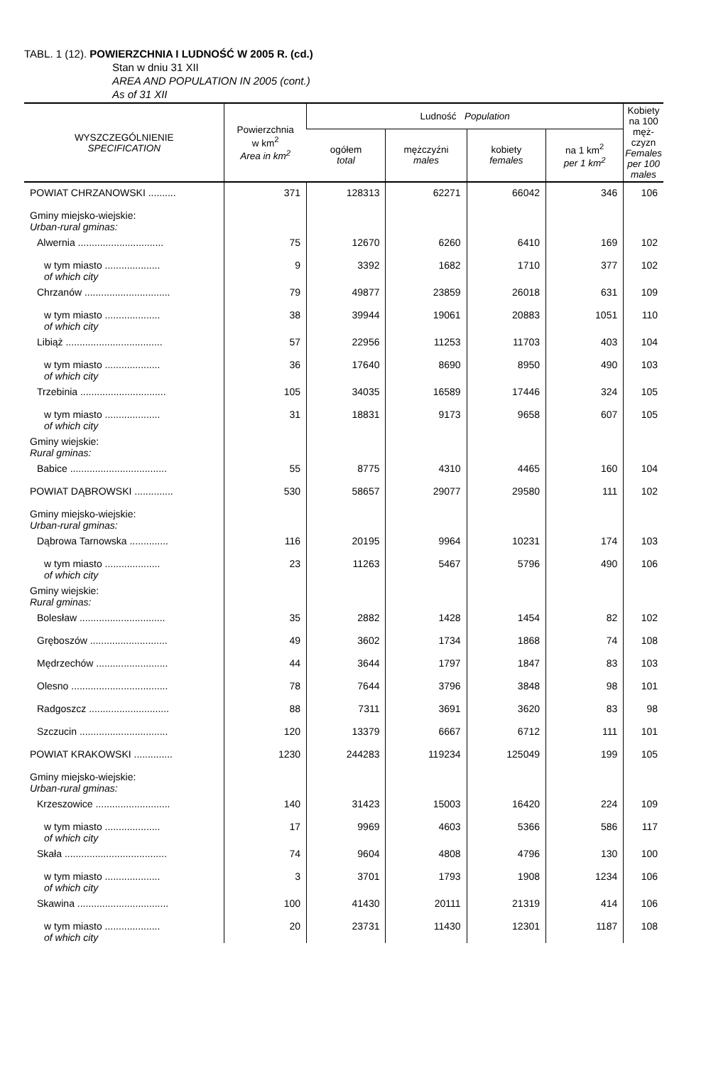TABL. 1 (12). POWIERZCHNIA I LUDNOŚĆ W 2005 R. (cd.)
Stan w dniu 31 XII
AREA AND POPULATION IN 2005 (cont.)
As of 31 XII
| WYSZCZEGÓLNIENIE SPECIFICATION | Powierzchnia w km<sup>2</sup> Area in km<sup>2</sup> | Ludność Population | | | | Kobiety na 100 męż-czyzn Females per 100 males |
| --- | --- | --- | --- | --- | --- | --- |
| | | ogółem total | mężczyźni males | kobiety females | na 1 km<sup>2</sup> per 1 km<sup>2</sup> | |
| POWIAT CHRZANOWSKI .......... | 371 | 128313 | 62271 | 66042 | 346 | 106 |
| Gminy miejsko-wiejskie: Urban-rural gminas: | | | | | | |
| Alwernia ............................... | 75 | 12670 | 6260 | 6410 | 169 | 102 |
| w tym miasto .................... of which city | 9 | 3392 | 1682 | 1710 | 377 | 102 |
| Chrzanów ............................... | 79 | 49877 | 23859 | 26018 | 631 | 109 |
| w tym miasto .................... of which city | 38 | 39944 | 19061 | 20883 | 1051 | 110 |
| Libiąż ................................... | 57 | 22956 | 11253 | 11703 | 403 | 104 |
| w tym miasto .................... of which city | 36 | 17640 | 8690 | 8950 | 490 | 103 |
| Trzebinia ............................... | 105 | 34035 | 16589 | 17446 | 324 | 105 |
| w tym miasto .................... of which city | 31 | 18831 | 9173 | 9658 | 607 | 105 |
| Gminy wiejskie: Rural gminas: | | | | | | |
| Babice ................................... | 55 | 8775 | 4310 | 4465 | 160 | 104 |
| POWIAT DĄBROWSKI .............. | 530 | 58657 | 29077 | 29580 | 111 | 102 |
| Gminy miejsko-wiejskie: Urban-rural gminas: | | | | | | |
| Dąbrowa Tarnowska .............. | 116 | 20195 | 9964 | 10231 | 174 | 103 |
| w tym miasto .................... of which city | 23 | 11263 | 5467 | 5796 | 490 | 106 |
| Gminy wiejskie: Rural gminas: | | | | | | |
| Bolesław ............................... | 35 | 2882 | 1428 | 1454 | 82 | 102 |
| Gręboszów ............................ | 49 | 3602 | 1734 | 1868 | 74 | 108 |
| Mędrzechów .......................... | 44 | 3644 | 1797 | 1847 | 83 | 103 |
| Olesno ................................... | 78 | 7644 | 3796 | 3848 | 98 | 101 |
| Radgoszcz ............................. | 88 | 7311 | 3691 | 3620 | 83 | 98 |
| Szczucin ................................ | 120 | 13379 | 6667 | 6712 | 111 | 101 |
| POWIAT KRAKOWSKI .............. | 1230 | 244283 | 119234 | 125049 | 199 | 105 |
| Gminy miejsko-wiejskie: Urban-rural gminas: | | | | | | |
| Krzeszowice ........................... | 140 | 31423 | 15003 | 16420 | 224 | 109 |
| w tym miasto .................... of which city | 17 | 9969 | 4603 | 5366 | 586 | 117 |
| Skała ..................................... | 74 | 9604 | 4808 | 4796 | 130 | 100 |
| w tym miasto .................... of which city | 3 | 3701 | 1793 | 1908 | 1234 | 106 |
| Skawina ................................. | 100 | 41430 | 20111 | 21319 | 414 | 106 |
| w tym miasto .................... of which city | 20 | 23731 | 11430 | 12301 | 1187 | 108 |